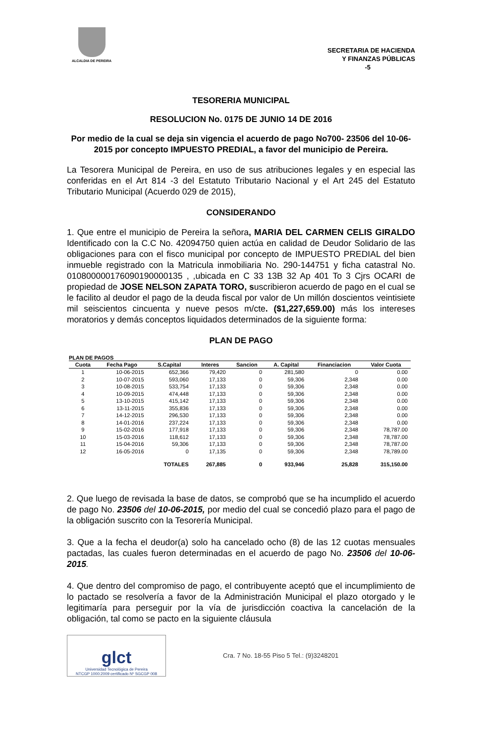ALCALDIA DE PEREIRA
SECRETARIA DE HACIENDA
Y FINANZAS PÚBLICAS
-5
TESORERIA MUNICIPAL
RESOLUCION No. 0175 DE JUNIO 14 DE 2016
Por medio de la cual se deja sin vigencia el acuerdo de pago No700- 23506 del 10-06-2015 por concepto IMPUESTO PREDIAL, a favor del municipio de Pereira.
La Tesorera Municipal de Pereira, en uso de sus atribuciones legales y en especial las conferidas en el Art 814 -3 del Estatuto Tributario Nacional y el Art 245 del Estatuto Tributario Municipal (Acuerdo 029 de 2015),
CONSIDERANDO
1. Que entre el municipio de Pereira la señora, MARIA DEL CARMEN CELIS GIRALDO Identificado con la C.C No. 42094750 quien actúa en calidad de Deudor Solidario de las obligaciones para con el fisco municipal por concepto de IMPUESTO PREDIAL del bien inmueble registrado con la Matricula inmobiliaria No. 290-144751 y ficha catastral No. 010800000176090190000135 , ,ubicada en C 33 13B 32 Ap 401 To 3 Cjrs OCARI de propiedad de JOSE NELSON ZAPATA TORO, suscribieron acuerdo de pago en el cual se le facilito al deudor el pago de la deuda fiscal por valor de Un millón doscientos veintisiete mil seiscientos cincuenta y nueve pesos m/cte. ($1,227,659.00) más los intereses moratorios y demás conceptos liquidados determinados de la siguiente forma:
PLAN DE PAGO
PLAN DE PAGOS
| Cuota | Fecha Pago | S.Capital | Interes | Sancion | A. Capital | Financiacion | Valor Cuota |
| --- | --- | --- | --- | --- | --- | --- | --- |
| 1 | 10-06-2015 | 652,366 | 79,420 | 0 | 281,580 | 0 | 0.00 |
| 2 | 10-07-2015 | 593,060 | 17,133 | 0 | 59,306 | 2,348 | 0.00 |
| 3 | 10-08-2015 | 533,754 | 17,133 | 0 | 59,306 | 2,348 | 0.00 |
| 4 | 10-09-2015 | 474,448 | 17,133 | 0 | 59,306 | 2,348 | 0.00 |
| 5 | 13-10-2015 | 415,142 | 17,133 | 0 | 59,306 | 2,348 | 0.00 |
| 6 | 13-11-2015 | 355,836 | 17,133 | 0 | 59,306 | 2,348 | 0.00 |
| 7 | 14-12-2015 | 296,530 | 17,133 | 0 | 59,306 | 2,348 | 0.00 |
| 8 | 14-01-2016 | 237,224 | 17,133 | 0 | 59,306 | 2,348 | 0.00 |
| 9 | 15-02-2016 | 177,918 | 17,133 | 0 | 59,306 | 2,348 | 78,787.00 |
| 10 | 15-03-2016 | 118,612 | 17,133 | 0 | 59,306 | 2,348 | 78,787.00 |
| 11 | 15-04-2016 | 59,306 | 17,133 | 0 | 59,306 | 2,348 | 78,787.00 |
| 12 | 16-05-2016 | 0 | 17,135 | 0 | 59,306 | 2,348 | 78,789.00 |
| | | TOTALES | 267,885 | 0 | 933,946 | 25,828 | 315,150.00 |
2. Que luego de revisada la base de datos, se comprobó que se ha incumplido el acuerdo de pago No. 23506 del 10-06-2015, por medio del cual se concedió plazo para el pago de la obligación suscrito con la Tesorería Municipal.
3. Que a la fecha el deudor(a) solo ha cancelado ocho (8) de las 12 cuotas mensuales pactadas, las cuales fueron determinadas en el acuerdo de pago No. 23506 del 10-06-2015.
4. Que dentro del compromiso de pago, el contribuyente aceptó que el incumplimiento de lo pactado se resolvería a favor de la Administración Municipal el plazo otorgado y le legitimaría para perseguir por la vía de jurisdicción coactiva la cancelación de la obligación, tal como se pacto en la siguiente cláusula
glct
Universidad Tecnológica de Pereira
NTCGP 1000:2009 certificado Nº SGCGP 008
Cra. 7 No. 18-55 Piso 5 Tel.: (9)3248201